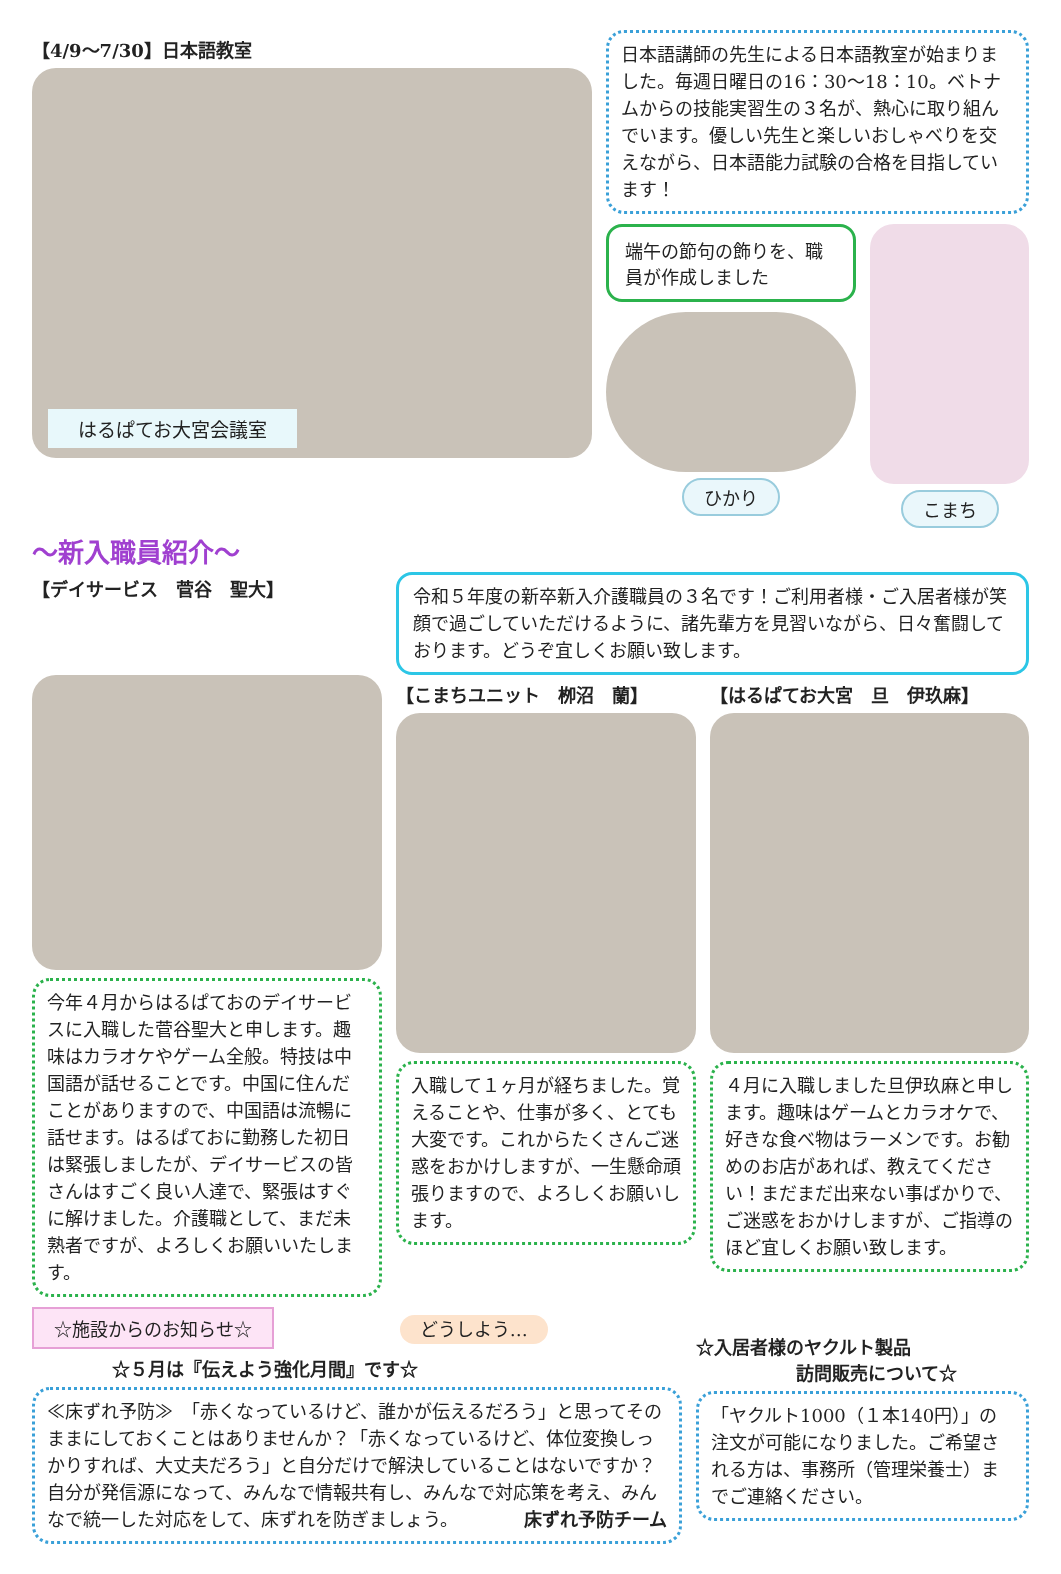【4/9〜7/30】日本語教室
はるぱてお大宮会議室
日本語講師の先生による日本語教室が始まりました。毎週日曜日の16：30〜18：10。ベトナムからの技能実習生の３名が、熱心に取り組んでいます。優しい先生と楽しいおしゃべりを交えながら、日本語能力試験の合格を目指しています！
端午の節句の飾りを、職員が作成しました
ひかり
こまち
〜新入職員紹介〜
【デイサービス　菅谷　聖大】
令和５年度の新卒新入介護職員の３名です！ご利用者様・ご入居者様が笑顔で過ごしていただけるように、諸先輩方を見習いながら、日々奮闘しております。どうぞ宜しくお願い致します。
今年４月からはるぱておのデイサービスに入職した菅谷聖大と申します。趣味はカラオケやゲーム全般。特技は中国語が話せることです。中国に住んだことがありますので、中国語は流暢に話せます。はるぱておに勤務した初日は緊張しましたが、デイサービスの皆さんはすごく良い人達で、緊張はすぐに解けました。介護職として、まだ未熟者ですが、よろしくお願いいたします。
【こまちユニット　栁沼　蘭】
入職して１ヶ月が経ちました。覚えることや、仕事が多く、とても大変です。これからたくさんご迷惑をおかけしますが、一生懸命頑張りますので、よろしくお願いします。
【はるぱてお大宮　旦　伊玖麻】
４月に入職しました旦伊玖麻と申します。趣味はゲームとカラオケで、好きな食べ物はラーメンです。お勧めのお店があれば、教えてください！まだまだ出来ない事ばかりで、ご迷惑をおかけしますが、ご指導のほど宜しくお願い致します。
☆施設からのお知らせ☆
どうしよう…
☆５月は『伝えよう強化月間』です☆
≪床ずれ予防≫　「赤くなっているけど、誰かが伝えるだろう」と思ってそのままにしておくことはありませんか？「赤くなっているけど、体位変換しっかりすれば、大丈夫だろう」と自分だけで解決していることはないですか？自分が発信源になって、みんなで情報共有し、みんなで対応策を考え、みんなで統一した対応をして、床ずれを防ぎましょう。 床ずれ予防チーム
☆入居者様のヤクルト製品
訪問販売について☆
「ヤクルト1000（１本140円）」の注文が可能になりました。ご希望される方は、事務所（管理栄養士）までご連絡ください。